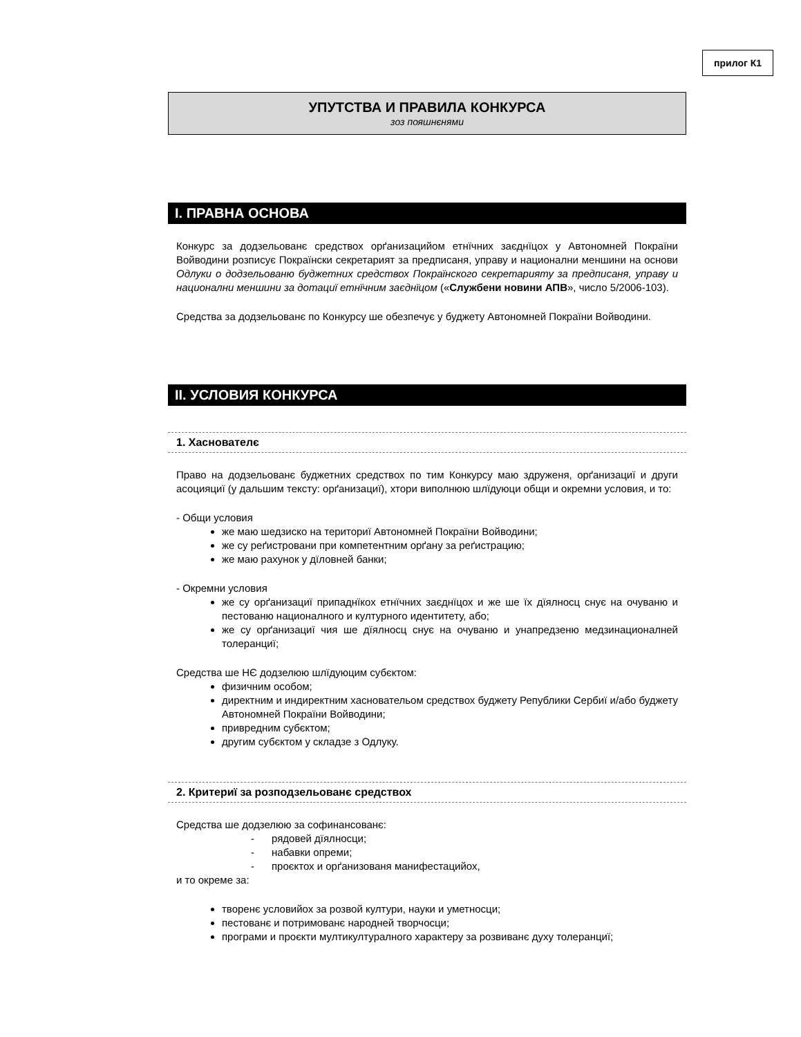прилог К1
УПУТСТВА И ПРАВИЛА КОНКУРСА
зоз пояшнєнями
I. ПРАВНА ОСНОВА
Конкурс за додзельованє средствох орґанизацийом етнїчних заєднїцох у Автономней Покраїни Войводини розписує Покраїнски секретарият за предписаня, управу и национални меншини на основи Одлуки о додзельованю буджетних средствох Покраїнского секретарияту за предписаня, управу и национални меншини за дотациї етнїчним заєднїцом («Службени новини АПВ», число 5/2006-103).
Средства за додзельованє по Конкурсу ше обезпечує у буджету Автономней Покраїни Войводини.
II. УСЛОВИЯ КОНКУРСА
1. Хаснователє
Право на додзельованє буджетних средствох по тим Конкурсу маю здруженя, орґанизациї и други асоцияциї (у дальшим тексту: орґанизациї), хтори виполнюю шлїдуюци общи и окремни условия, и то:
- Общи условия
же маю шедзиско на териториї Автономней Покраїни Войводини;
же су реґистровани при компетентним орґану за реґистрацию;
же маю рахунок у дїловней банки;
- Окремни условия
же су орґанизациї припаднїкох етнїчних заєднїцох и же ше їх дїялносц снує на очуваню и пестованю националного и културного идентитету, або;
же су орґанизациї чия ше дїялносц снує на очуваню и унапредзеню медзинационалней толеранциї;
Средства ше НЄ додзелюю шлїдуюцим субєктом:
физичним особом;
директним и индиректним хасновательом средствох буджету Републики Сербиї и/або буджету Автономней Покраїни Войводини;
привредним субєктом;
другим субєктом у складзе з Одлуку.
2. Критериї за розподзельованє средствох
Средства ше додзелюю за софинансованє:
- рядовей дїялносци;
- набавки опреми;
- проєктох и орґанизованя манифестацийох,
и то окреме за:
творенє условийох за розвой култури, науки и уметносци;
пестованє и потримованє народней творчосци;
програми и проєкти мултикултуралного характеру за розвиванє духу толеранциї;